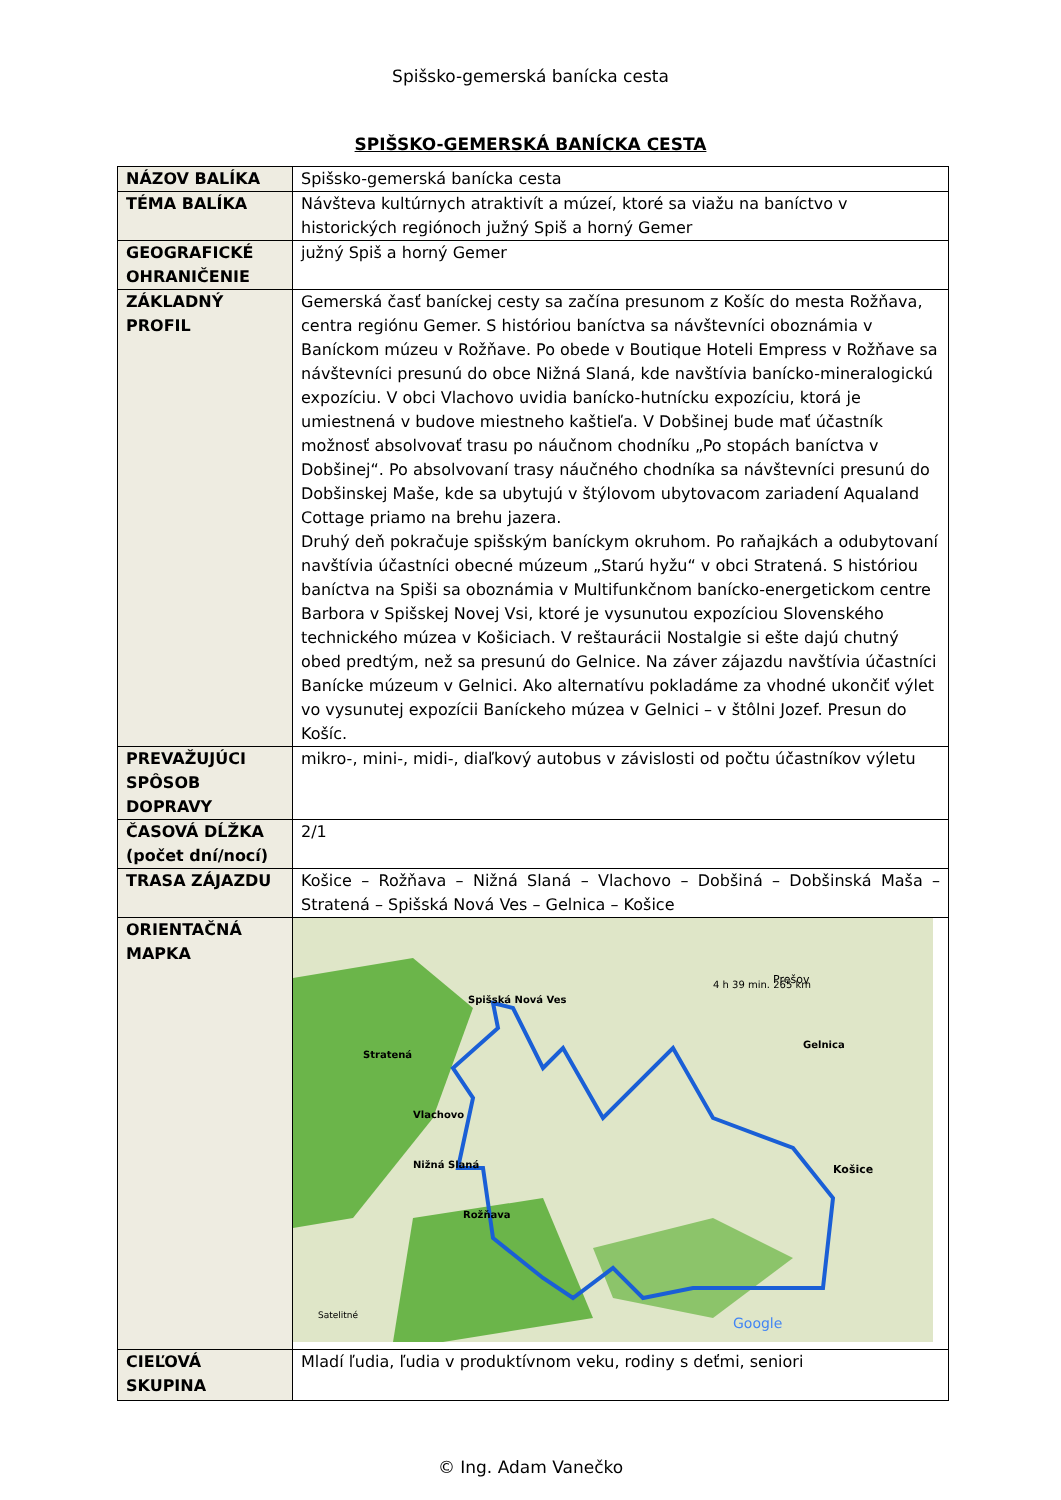Spišsko-gemerská banícka cesta
SPIŠSKO-GEMERSKÁ BANÍCKA CESTA
| NÁZOV BALÍKA | Spišsko-gemerská banícka cesta |
| TÉMA BALÍKA | Návšteva kultúrnych atraktivít a múzeí, ktoré sa viažu na baníctvo v historických regiónoch južný Spiš a horný Gemer |
| GEOGRAFICKÉ OHRANIČENIE | južný Spiš a horný Gemer |
| ZÁKLADNÝ PROFIL | Gemerská časť baníckej cesty sa začína presunom z Košíc do mesta Rožňava, centra regiónu Gemer. S históriou baníctva sa návštevníci oboznámia v Baníckom múzeu v Rožňave. Po obede v Boutique Hoteli Empress v Rožňave sa návštevníci presunú do obce Nižná Slaná, kde navštívia banícko-mineralogickú expozíciu. V obci Vlachovo uvidia banícko-hutnícku expozíciu, ktorá je umiestnená v budove miestneho kaštieľa. V Dobšinej bude mať účastník možnosť absolvovať trasu po náučnom chodníku „Po stopách baníctva v Dobšinej“. Po absolvovaní trasy náučného chodníka sa návštevníci presunú do Dobšinskej Maše, kde sa ubytujú v štýlovom ubytovacom zariadení Aqualand Cottage priamo na brehu jazera. Druhý deň pokračuje spišským baníckym okruhom. Po raňajkách a odubytovaní navštívia účastníci obecné múzeum „Starú hyžu“ v obci Stratená. S históriou baníctva na Spiši sa oboznámia v Multifunkčnom banícko-energetickom centre Barbora v Spišskej Novej Vsi, ktoré je vysunutou expozíciou Slovenského technického múzea v Košiciach. V reštaurácii Nostalgie si ešte dajú chutný obed predtým, než sa presunú do Gelnice. Na záver zájazdu navštívia účastníci Banícke múzeum v Gelnici. Ako alternatívu pokladáme za vhodné ukončiť výlet vo vysunutej expozícii Baníckeho múzea v Gelnici – v štôlni Jozef. Presun do Košíc. |
| PREVAŽUJÚCI SPÔSOB DOPRAVY | mikro-, mini-, midi-, diaľkový autobus v závislosti od počtu účastníkov výletu |
| ČASOVÁ DĹŽKA (počet dní/nocí) | 2/1 |
| TRASA ZÁJAZDU | Košice – Rožňava – Nižná Slaná – Vlachovo – Dobšiná – Dobšinská Maša – Stratená – Spišská Nová Ves – Gelnica – Košice |
| ORIENTAČNÁ MAPKA | Prešov Košice Spišská Nová Ves Stratená Rožňava Nižná Slaná Vlachovo Gelnica 4 h 39 min. 265 km Google Satelitné |
| CIEĽOVÁ SKUPINA | Mladí ľudia, ľudia v produktívnom veku, rodiny s deťmi, seniori |
© Ing. Adam Vanečko